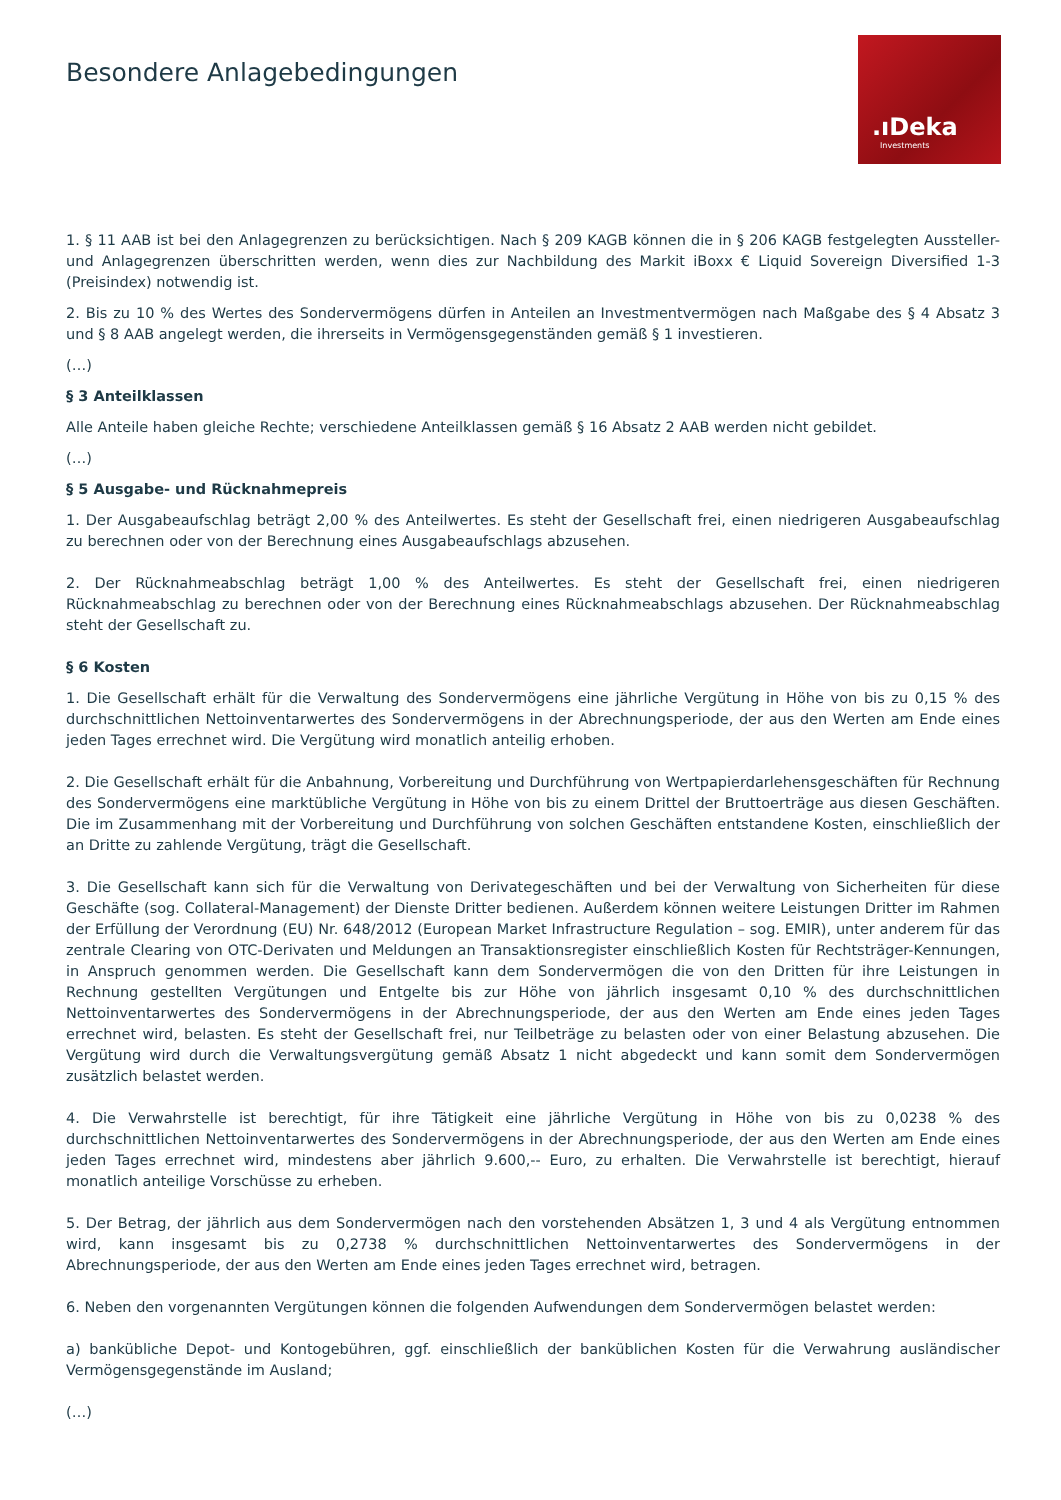Besondere Anlagebedingungen
.ıDeka
Investments
1. § 11 AAB ist bei den Anlagegrenzen zu berücksichtigen. Nach § 209 KAGB können die in § 206 KAGB festgelegten Aussteller- und Anlagegrenzen überschritten werden, wenn dies zur Nachbildung des Markit iBoxx € Liquid Sovereign Diversified 1-3 (Preisindex) notwendig ist.
2. Bis zu 10 % des Wertes des Sondervermögens dürfen in Anteilen an Investmentvermögen nach Maßgabe des § 4 Absatz 3 und § 8 AAB angelegt werden, die ihrerseits in Vermögensgegenständen gemäß § 1 investieren.
(…)
§ 3 Anteilklassen
Alle Anteile haben gleiche Rechte; verschiedene Anteilklassen gemäß § 16 Absatz 2 AAB werden nicht gebildet.
(…)
§ 5 Ausgabe- und Rücknahmepreis
1. Der Ausgabeaufschlag beträgt 2,00 % des Anteilwertes. Es steht der Gesellschaft frei, einen niedrigeren Ausgabeaufschlag zu berechnen oder von der Berechnung eines Ausgabeaufschlags abzusehen.
2. Der Rücknahmeabschlag beträgt 1,00 % des Anteilwertes. Es steht der Gesellschaft frei, einen niedrigeren Rücknahmeabschlag zu berechnen oder von der Berechnung eines Rücknahmeabschlags abzusehen. Der Rücknahmeabschlag steht der Gesellschaft zu.
§ 6 Kosten
1. Die Gesellschaft erhält für die Verwaltung des Sondervermögens eine jährliche Vergütung in Höhe von bis zu 0,15 % des durchschnittlichen Nettoinventarwertes des Sondervermögens in der Abrechnungsperiode, der aus den Werten am Ende eines jeden Tages errechnet wird. Die Vergütung wird monatlich anteilig erhoben.
2. Die Gesellschaft erhält für die Anbahnung, Vorbereitung und Durchführung von Wertpapierdarlehensgeschäften für Rechnung des Sondervermögens eine marktübliche Vergütung in Höhe von bis zu einem Drittel der Bruttoerträge aus diesen Geschäften. Die im Zusammenhang mit der Vorbereitung und Durchführung von solchen Geschäften entstandene Kosten, einschließlich der an Dritte zu zahlende Vergütung, trägt die Gesellschaft.
3. Die Gesellschaft kann sich für die Verwaltung von Derivategeschäften und bei der Verwaltung von Sicherheiten für diese Geschäfte (sog. Collateral-Management) der Dienste Dritter bedienen. Außerdem können weitere Leistungen Dritter im Rahmen der Erfüllung der Verordnung (EU) Nr. 648/2012 (European Market Infrastructure Regulation – sog. EMIR), unter anderem für das zentrale Clearing von OTC-Derivaten und Meldungen an Transaktionsregister einschließlich Kosten für Rechtsträger-Kennungen, in Anspruch genommen werden. Die Gesellschaft kann dem Sondervermögen die von den Dritten für ihre Leistungen in Rechnung gestellten Vergütungen und Entgelte bis zur Höhe von jährlich insgesamt 0,10 % des durchschnittlichen Nettoinventarwertes des Sondervermögens in der Abrechnungsperiode, der aus den Werten am Ende eines jeden Tages errechnet wird, belasten. Es steht der Gesellschaft frei, nur Teilbeträge zu belasten oder von einer Belastung abzusehen. Die Vergütung wird durch die Verwaltungsvergütung gemäß Absatz 1 nicht abgedeckt und kann somit dem Sondervermögen zusätzlich belastet werden.
4. Die Verwahrstelle ist berechtigt, für ihre Tätigkeit eine jährliche Vergütung in Höhe von bis zu 0,0238 % des durchschnittlichen Nettoinventarwertes des Sondervermögens in der Abrechnungsperiode, der aus den Werten am Ende eines jeden Tages errechnet wird, mindestens aber jährlich 9.600,-- Euro, zu erhalten. Die Verwahrstelle ist berechtigt, hierauf monatlich anteilige Vorschüsse zu erheben.
5. Der Betrag, der jährlich aus dem Sondervermögen nach den vorstehenden Absätzen 1, 3 und 4 als Vergütung entnommen wird, kann insgesamt bis zu 0,2738 % durchschnittlichen Nettoinventarwertes des Sondervermögens in der Abrechnungsperiode, der aus den Werten am Ende eines jeden Tages errechnet wird, betragen.
6. Neben den vorgenannten Vergütungen können die folgenden Aufwendungen dem Sondervermögen belastet werden:
a) bankübliche Depot- und Kontogebühren, ggf. einschließlich der banküblichen Kosten für die Verwahrung ausländischer Vermögensgegenstände im Ausland;
(…)